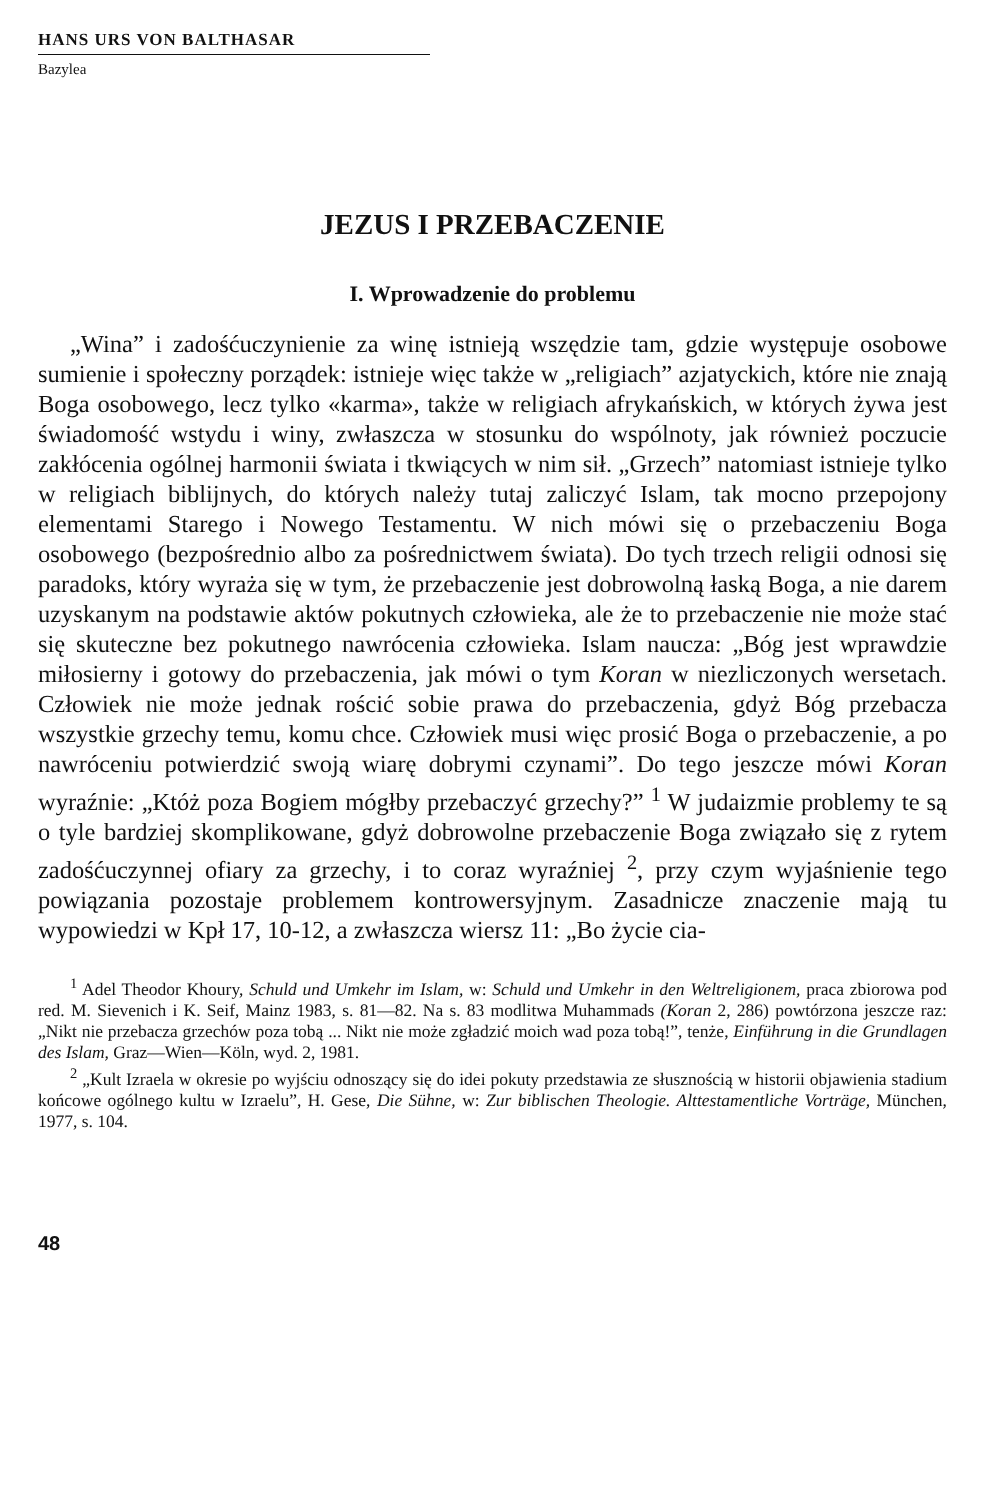HANS URS VON BALTHASAR
Bazylea
JEZUS I PRZEBACZENIE
I. Wprowadzenie do problemu
„Wina” i zadośćuczynienie za winę istnieją wszędzie tam, gdzie występuje osobowe sumienie i społeczny porządek: istnieje więc także w „religiach” azjatyckich, które nie znają Boga osobowego, lecz tylko «karma», także w religiach afrykańskich, w których żywa jest świadomość wstydu i winy, zwłaszcza w stosunku do wspólnoty, jak również poczucie zakłócenia ogólnej harmonii świata i tkwiących w nim sił. „Grzech” natomiast istnieje tylko w religiach biblijnych, do których należy tutaj zaliczyć Islam, tak mocno przepojony elementami Starego i Nowego Testamentu. W nich mówi się o przebaczeniu Boga osobowego (bezpośrednio albo za pośrednictwem świata). Do tych trzech religii odnosi się paradoks, który wyraża się w tym, że przebaczenie jest dobrowolną łaską Boga, a nie darem uzyskanym na podstawie aktów pokutnych człowieka, ale że to przebaczenie nie może stać się skuteczne bez pokutnego nawrócenia człowieka. Islam naucza: „Bóg jest wprawdzie miłosierny i gotowy do przebaczenia, jak mówi o tym Koran w niezliczonych wersetach. Człowiek nie może jednak rościć sobie prawa do przebaczenia, gdyż Bóg przebacza wszystkie grzechy temu, komu chce. Człowiek musi więc prosić Boga o przebaczenie, a po nawróceniu potwierdzić swoją wiarę dobrymi czynami”. Do tego jeszcze mówi Koran wyraźnie: „Któż poza Bogiem mógłby przebaczyć grzechy?” <sup>1</sup> W judaizmie problemy te są o tyle bardziej skomplikowane, gdyż dobrowolne przebaczenie Boga związało się z rytem zadośćuczynnej ofiary za grzechy, i to coraz wyraźniej <sup>2</sup>, przy czym wyjaśnienie tego powiązania pozostaje problemem kontrowersyjnym. Zasadnicze znaczenie mają tu wypowiedzi w Kpł 17, 10-12, a zwłaszcza wiersz 11: „Bo życie cia-
<sup>1</sup> Adel Theodor Khoury, Schuld und Umkehr im Islam, w: Schuld und Umkehr in den Weltreligionem, praca zbiorowa pod red. M. Sievenich i K. Seif, Mainz 1983, s. 81—82. Na s. 83 modlitwa Muhammads (Koran 2, 286) powtórzona jeszcze raz: „Nikt nie przebacza grzechów poza tobą ... Nikt nie może zgładzić moich wad poza tobą!”, tenże, Einführung in die Grundlagen des Islam, Graz—Wien—Köln, wyd. 2, 1981.
<sup>2</sup> „Kult Izraela w okresie po wyjściu odnoszący się do idei pokuty przedstawia ze słusznością w historii objawienia stadium końcowe ogólnego kultu w Izraelu”, H. Gese, Die Sühne, w: Zur biblischen Theologie. Alttestamentliche Vorträge, München, 1977, s. 104.
48